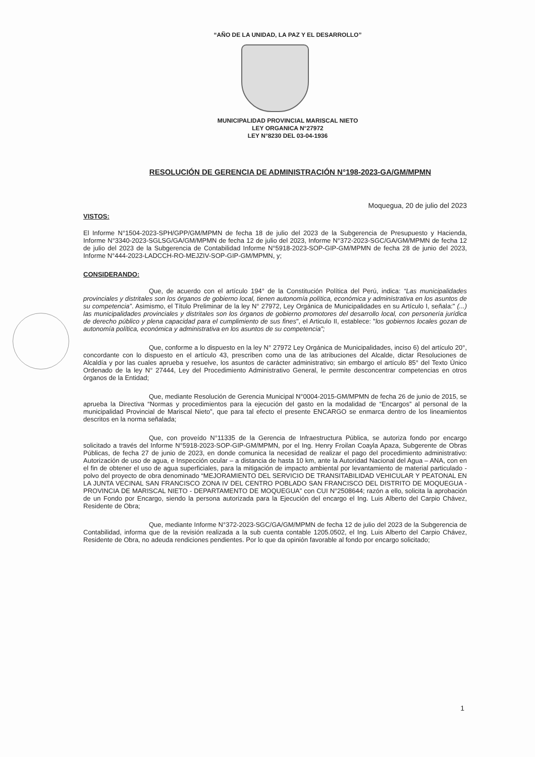“AÑO DE LA UNIDAD, LA PAZ Y EL DESARROLLO”
MUNICIPALIDAD PROVINCIAL MARISCAL NIETO
LEY ORGANICA N°27972
LEY N°8230 DEL 03-04-1936
RESOLUCIÓN DE GERENCIA DE ADMINISTRACIÓN N°198-2023-GA/GM/MPMN
Moquegua, 20 de julio del 2023
VISTOS:
El Informe N°1504-2023-SPH/GPP/GM/MPMN de fecha 18 de julio del 2023 de la Subgerencia de Presupuesto y Hacienda, Informe N°3340-2023-SGLSG/GA/GM/MPMN de fecha 12 de julio del 2023, Informe N°372-2023-SGC/GA/GM/MPMN de fecha 12 de julio del 2023 de la Subgerencia de Contabilidad Informe N°5918-2023-SOP-GIP-GM/MPMN de fecha 28 de junio del 2023, Informe N°444-2023-LADCCH-RO-MEJZIV-SOP-GIP-GM/MPMN, y;
CONSIDERANDO:
Que, de acuerdo con el artículo 194° de la Constitución Política del Perú, indica: “Las municipalidades provinciales y distritales son los órganos de gobierno local, tienen autonomía política, económica y administrativa en los asuntos de su competencia”. Asimismo, el Título Preliminar de la ley N° 27972, Ley Orgánica de Municipalidades en su Artículo I, señala:" (...) las municipalidades provinciales y distritales son los órganos de gobierno promotores del desarrollo local, con personería jurídica de derecho público y plena capacidad para el cumplimiento de sus fines", el Articulo II, establece: "los gobiernos locales gozan de autonomía política, económica y administrativa en los asuntos de su competencia";
Que, conforme a lo dispuesto en la ley N° 27972 Ley Orgánica de Municipalidades, inciso 6) del artículo 20°, concordante con lo dispuesto en el artículo 43, prescriben como una de las atribuciones del Alcalde, dictar Resoluciones de Alcaldía y por las cuales aprueba y resuelve, los asuntos de carácter administrativo; sin embargo el artículo 85° del Texto Único Ordenado de la ley N° 27444, Ley del Procedimiento Administrativo General, le permite desconcentrar competencias en otros órganos de la Entidad;
Que, mediante Resolución de Gerencia Municipal N°0004-2015-GM/MPMN de fecha 26 de junio de 2015, se aprueba la Directiva “Normas y procedimientos para la ejecución del gasto en la modalidad de “Encargos” al personal de la municipalidad Provincial de Mariscal Nieto”, que para tal efecto el presente ENCARGO se enmarca dentro de los lineamientos descritos en la norma señalada;
Que, con proveído N°11335 de la Gerencia de Infraestructura Pública, se autoriza fondo por encargo solicitado a través del Informe N°5918-2023-SOP-GIP-GM/MPMN, por el Ing. Henry Froilan Coayla Apaza, Subgerente de Obras Públicas, de fecha 27 de junio de 2023, en donde comunica la necesidad de realizar el pago del procedimiento administrativo: Autorización de uso de agua, e Inspección ocular – a distancia de hasta 10 km, ante la Autoridad Nacional del Agua – ANA, con en el fin de obtener el uso de agua superficiales, para la mitigación de impacto ambiental por levantamiento de material particulado - polvo del proyecto de obra denominado “MEJORAMIENTO DEL SERVICIO DE TRANSITABILIDAD VEHICULAR Y PEATONAL EN LA JUNTA VECINAL SAN FRANCISCO ZONA IV DEL CENTRO POBLADO SAN FRANCISCO DEL DISTRITO DE MOQUEGUA - PROVINCIA DE MARISCAL NIETO - DEPARTAMENTO DE MOQUEGUA” con CUI N°2508644; razón a ello, solicita la aprobación de un Fondo por Encargo, siendo la persona autorizada para la Ejecución del encargo el Ing. Luis Alberto del Carpio Chávez, Residente de Obra;
Que, mediante Informe N°372-2023-SGC/GA/GM/MPMN de fecha 12 de julio del 2023 de la Subgerencia de Contabilidad, informa que de la revisión realizada a la sub cuenta contable 1205.0502, el Ing. Luis Alberto del Carpio Chávez, Residente de Obra, no adeuda rendiciones pendientes. Por lo que da opinión favorable al fondo por encargo solicitado;
1